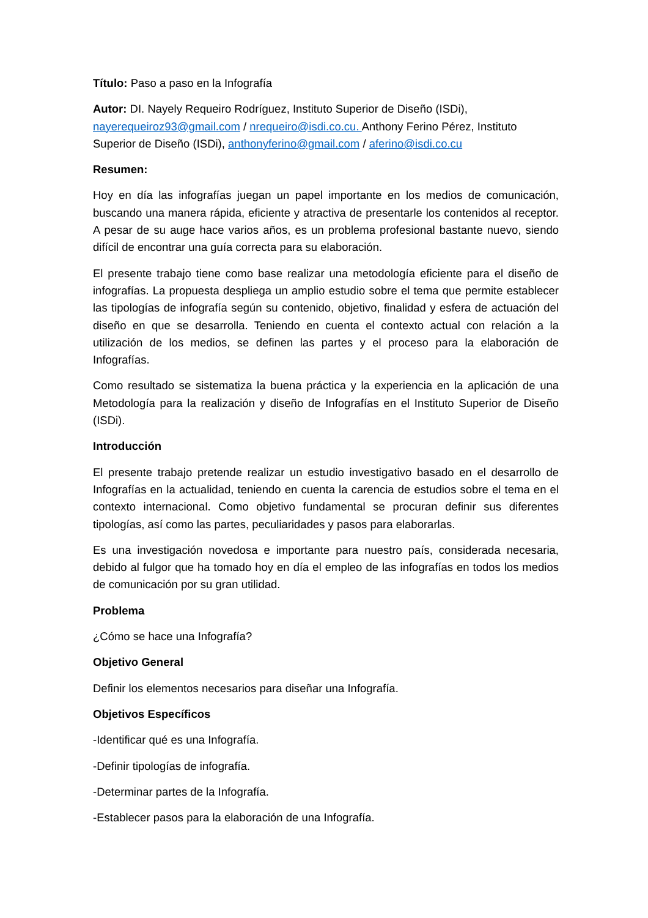Título: Paso a paso en la Infografía
Autor: DI. Nayely Requeiro Rodríguez, Instituto Superior de Diseño (ISDi), nayerequeiroz93@gmail.com / nrequeiro@isdi.co.cu. Anthony Ferino Pérez, Instituto Superior de Diseño (ISDi), anthonyferino@gmail.com / aferino@isdi.co.cu
Resumen:
Hoy en día las infografías juegan un papel importante en los medios de comunicación, buscando una manera rápida, eficiente y atractiva de presentarle los contenidos al receptor. A pesar de su auge hace varios años, es un problema profesional bastante nuevo, siendo difícil de encontrar una guía correcta para su elaboración.
El presente trabajo tiene como base realizar una metodología eficiente para el diseño de infografías. La propuesta despliega un amplio estudio sobre el tema que permite establecer las tipologías de infografía según su contenido, objetivo, finalidad y esfera de actuación del diseño en que se desarrolla. Teniendo en cuenta el contexto actual con relación a la utilización de los medios, se definen las partes y el proceso para la elaboración de Infografías.
Como resultado se sistematiza la buena práctica y la experiencia en la aplicación de una Metodología para la realización y diseño de Infografías en el Instituto Superior de Diseño (ISDi).
Introducción
El presente trabajo pretende realizar un estudio investigativo basado en el desarrollo de Infografías en la actualidad, teniendo en cuenta la carencia de estudios sobre el tema en el contexto internacional. Como objetivo fundamental se procuran definir sus diferentes tipologías, así como las partes, peculiaridades y pasos para elaborarlas.
Es una investigación novedosa e importante para nuestro país, considerada necesaria, debido al fulgor que ha tomado hoy en día el empleo de las infografías en todos los medios de comunicación por su gran utilidad.
Problema
¿Cómo se hace una Infografía?
Objetivo General
Definir los elementos necesarios para diseñar una Infografía.
Objetivos Específicos
-Identificar qué es una Infografía.
-Definir tipologías de infografía.
-Determinar partes de la Infografía.
-Establecer pasos para la elaboración de una Infografía.